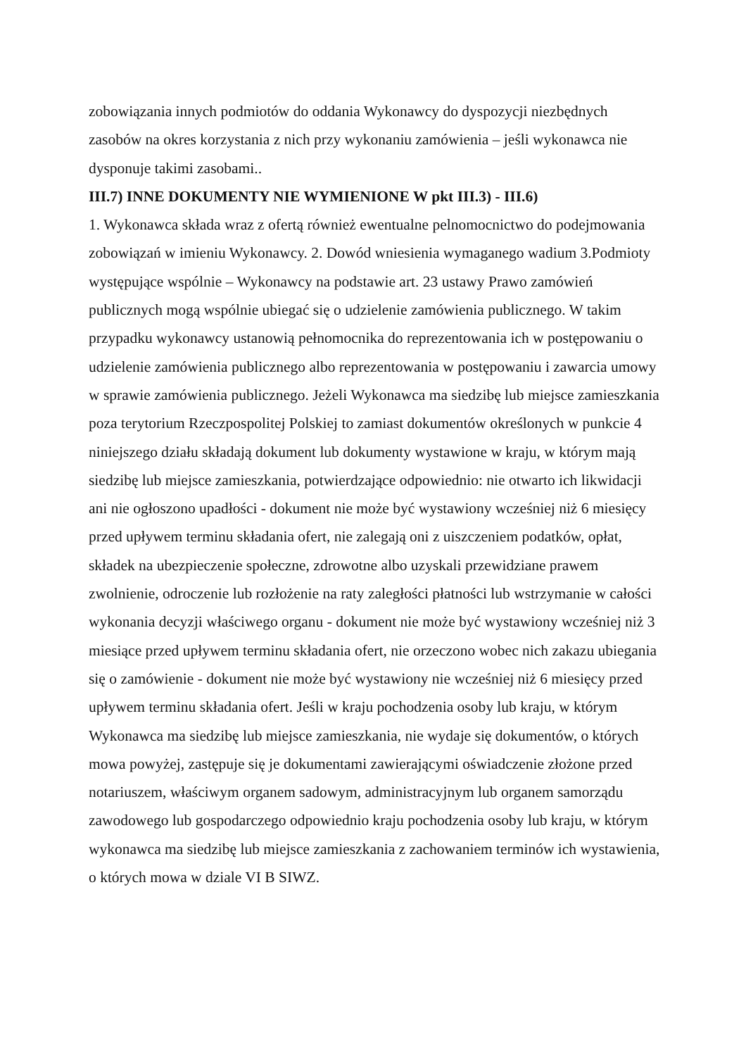zobowiązania innych podmiotów do oddania Wykonawcy do dyspozycji niezbędnych zasobów na okres korzystania z nich przy wykonaniu zamówienia – jeśli wykonawca nie dysponuje takimi zasobami..
III.7) INNE DOKUMENTY NIE WYMIENIONE W pkt III.3) - III.6)
1. Wykonawca składa wraz z ofertą również ewentualne pelnomocnictwo do podejmowania zobowiązań w imieniu Wykonawcy. 2. Dowód wniesienia wymaganego wadium 3.Podmioty występujące wspólnie – Wykonawcy na podstawie art. 23 ustawy Prawo zamówień publicznych mogą wspólnie ubiegać się o udzielenie zamówienia publicznego. W takim przypadku wykonawcy ustanowią pełnomocnika do reprezentowania ich w postępowaniu o udzielenie zamówienia publicznego albo reprezentowania w postępowaniu i zawarcia umowy w sprawie zamówienia publicznego. Jeżeli Wykonawca ma siedzibę lub miejsce zamieszkania poza terytorium Rzeczpospolitej Polskiej to zamiast dokumentów określonych w punkcie 4 niniejszego działu składają dokument lub dokumenty wystawione w kraju, w którym mają siedzibę lub miejsce zamieszkania, potwierdzające odpowiednio: nie otwarto ich likwidacji ani nie ogłoszono upadłości - dokument nie może być wystawiony wcześniej niż 6 miesięcy przed upływem terminu składania ofert, nie zalegają oni z uiszczeniem podatków, opłat, składek na ubezpieczenie społeczne, zdrowotne albo uzyskali przewidziane prawem zwolnienie, odroczenie lub rozłożenie na raty zaległości płatności lub wstrzymanie w całości wykonania decyzji właściwego organu - dokument nie może być wystawiony wcześniej niż 3 miesiące przed upływem terminu składania ofert, nie orzeczono wobec nich zakazu ubiegania się o zamówienie - dokument nie może być wystawiony nie wcześniej niż 6 miesięcy przed upływem terminu składania ofert. Jeśli w kraju pochodzenia osoby lub kraju, w którym Wykonawca ma siedzibę lub miejsce zamieszkania, nie wydaje się dokumentów, o których mowa powyżej, zastępuje się je dokumentami zawierającymi oświadczenie złożone przed notariuszem, właściwym organem sadowym, administracyjnym lub organem samorządu zawodowego lub gospodarczego odpowiednio kraju pochodzenia osoby lub kraju, w którym wykonawca ma siedzibę lub miejsce zamieszkania z zachowaniem terminów ich wystawienia, o których mowa w dziale VI B SIWZ.